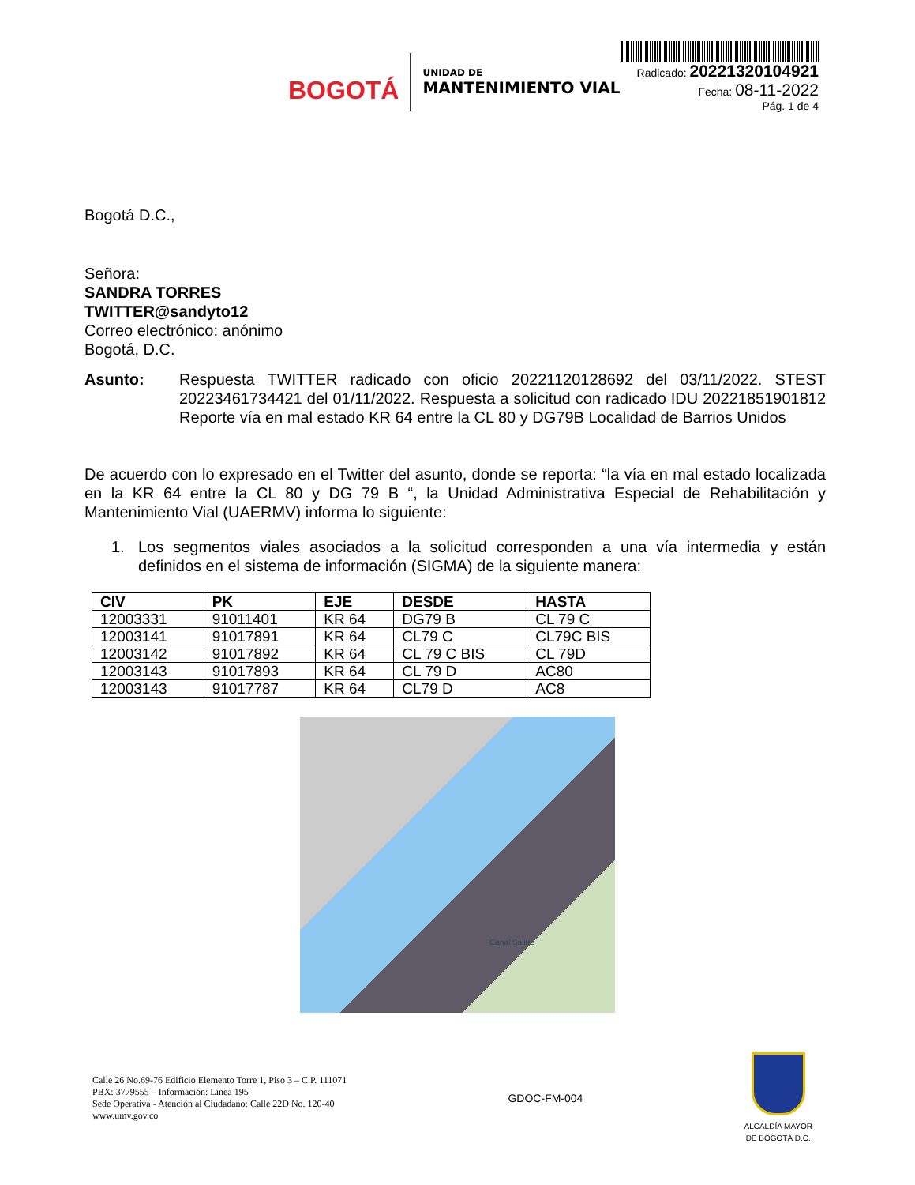BOGOTÁ
UNIDAD DE
MANTENIMIENTO VIAL
Radicado: 20221320104921
Fecha: 08-11-2022
Pág. 1 de 4
Bogotá D.C.,
Señora:
SANDRA TORRES
TWITTER@sandyto12
Correo electrónico: anónimo
Bogotá, D.C.
Asunto: Respuesta TWITTER radicado con oficio 20221120128692 del 03/11/2022. STEST 20223461734421 del 01/11/2022. Respuesta a solicitud con radicado IDU 20221851901812 Reporte vía en mal estado KR 64 entre la CL 80 y DG79B Localidad de Barrios Unidos
De acuerdo con lo expresado en el Twitter del asunto, donde se reporta: “la vía en mal estado localizada en la KR 64 entre la CL 80 y DG 79 B “, la Unidad Administrativa Especial de Rehabilitación y Mantenimiento Vial (UAERMV) informa lo siguiente:
1. Los segmentos viales asociados a la solicitud corresponden a una vía intermedia y están definidos en el sistema de información (SIGMA) de la siguiente manera:
| CIV | PK | EJE | DESDE | HASTA |
| --- | --- | --- | --- | --- |
| 12003331 | 91011401 | KR 64 | DG79 B | CL 79 C |
| 12003141 | 91017891 | KR 64 | CL79 C | CL79C BIS |
| 12003142 | 91017892 | KR 64 | CL 79 C BIS | CL 79D |
| 12003143 | 91017893 | KR 64 | CL 79 D | AC80 |
| 12003143 | 91017787 | KR 64 | CL79 D | AC8 |
Canal Salitre
Calle 26 No.69-76 Edificio Elemento Torre 1, Piso 3 – C.P. 111071
PBX: 3779555 – Información: Línea 195
Sede Operativa - Atención al Ciudadano: Calle 22D No. 120-40
www.umv.gov.co
GDOC-FM-004
ALCALDÍA MAYOR
DE BOGOTÁ D.C.